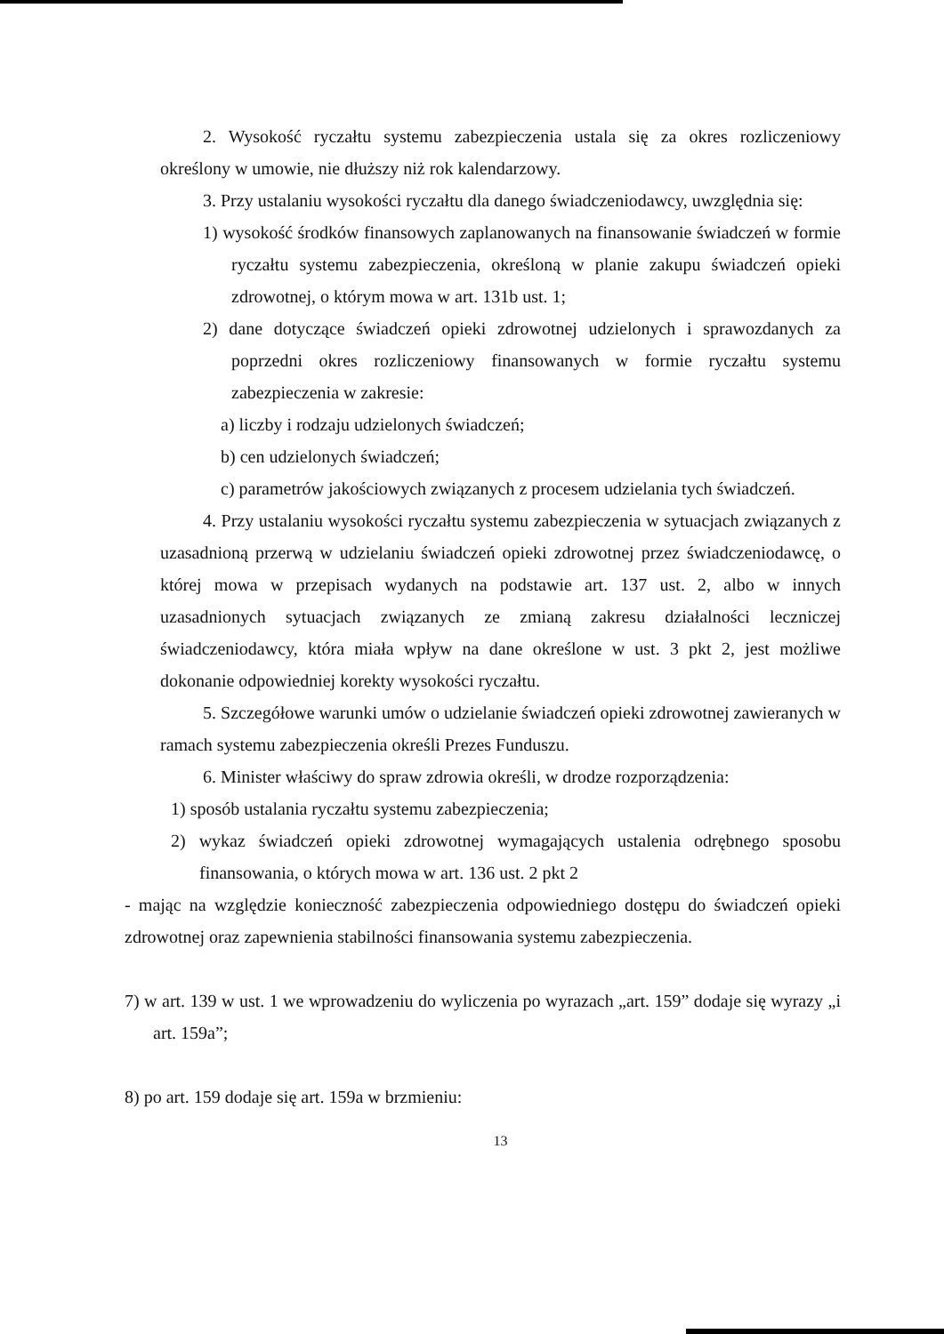2. Wysokość ryczałtu systemu zabezpieczenia ustala się za okres rozliczeniowy określony w umowie, nie dłuższy niż rok kalendarzowy.
3. Przy ustalaniu wysokości ryczałtu dla danego świadczeniodawcy, uwzględnia się:
1) wysokość środków finansowych zaplanowanych na finansowanie świadczeń w formie ryczałtu systemu zabezpieczenia, określoną w planie zakupu świadczeń opieki zdrowotnej, o którym mowa w art. 131b ust. 1;
2) dane dotyczące świadczeń opieki zdrowotnej udzielonych i sprawozdanych za poprzedni okres rozliczeniowy finansowanych w formie ryczałtu systemu zabezpieczenia w zakresie:
a) liczby i rodzaju udzielonych świadczeń;
b) cen udzielonych świadczeń;
c) parametrów jakościowych związanych z procesem udzielania tych świadczeń.
4. Przy ustalaniu wysokości ryczałtu systemu zabezpieczenia w sytuacjach związanych z uzasadnioną przerwą w udzielaniu świadczeń opieki zdrowotnej przez świadczeniodawcę, o której mowa w przepisach wydanych na podstawie art. 137 ust. 2, albo w innych uzasadnionych sytuacjach związanych ze zmianą zakresu działalności leczniczej świadczeniodawcy, która miała wpływ na dane określone w ust. 3 pkt 2, jest możliwe dokonanie odpowiedniej korekty wysokości ryczałtu.
5. Szczegółowe warunki umów o udzielanie świadczeń opieki zdrowotnej zawieranych w ramach systemu zabezpieczenia określi Prezes Funduszu.
6. Minister właściwy do spraw zdrowia określi, w drodze rozporządzenia:
1) sposób ustalania ryczałtu systemu zabezpieczenia;
2) wykaz świadczeń opieki zdrowotnej wymagających ustalenia odrębnego sposobu finansowania, o których mowa w art. 136 ust. 2 pkt 2
- mając na względzie konieczność zabezpieczenia odpowiedniego dostępu do świadczeń opieki zdrowotnej oraz zapewnienia stabilności finansowania systemu zabezpieczenia.
7) w art. 139 w ust. 1 we wprowadzeniu do wyliczenia po wyrazach „art. 159” dodaje się wyrazy „i art. 159a”;
8) po art. 159 dodaje się art. 159a w brzmieniu:
13